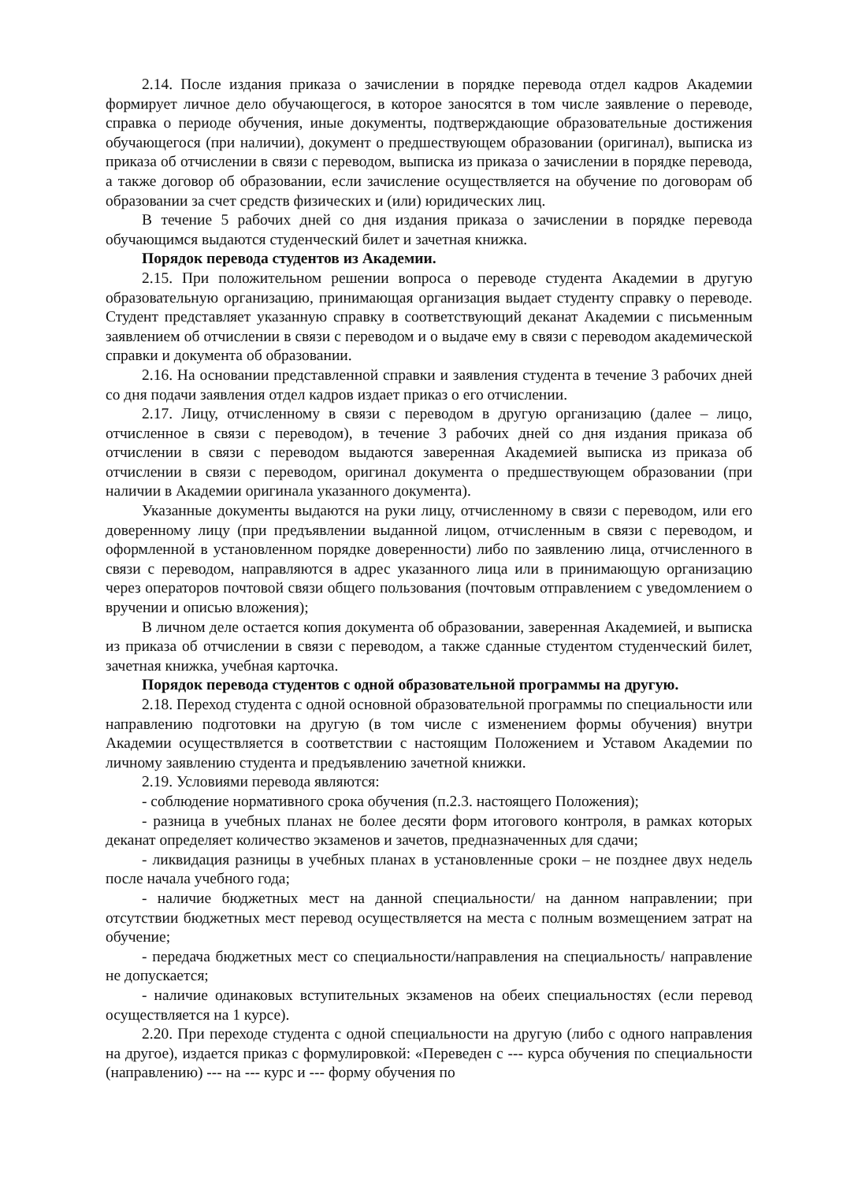2.14. После издания приказа о зачислении в порядке перевода отдел кадров Академии формирует личное дело обучающегося, в которое заносятся в том числе заявление о переводе, справка о периоде обучения, иные документы, подтверждающие образовательные достижения обучающегося (при наличии), документ о предшествующем образовании (оригинал), выписка из приказа об отчислении в связи с переводом, выписка из приказа о зачислении в порядке перевода, а также договор об образовании, если зачисление осуществляется на обучение по договорам об образовании за счет средств физических и (или) юридических лиц.
В течение 5 рабочих дней со дня издания приказа о зачислении в порядке перевода обучающимся выдаются студенческий билет и зачетная книжка.
Порядок перевода студентов из Академии.
2.15. При положительном решении вопроса о переводе студента Академии в другую образовательную организацию, принимающая организация выдает студенту справку о переводе. Студент представляет указанную справку в соответствующий деканат Академии с письменным заявлением об отчислении в связи с переводом и о выдаче ему в связи с переводом академической справки и документа об образовании.
2.16. На основании представленной справки и заявления студента в течение 3 рабочих дней со дня подачи заявления отдел кадров издает приказ о его отчислении.
2.17. Лицу, отчисленному в связи с переводом в другую организацию (далее – лицо, отчисленное в связи с переводом), в течение 3 рабочих дней со дня издания приказа об отчислении в связи с переводом выдаются заверенная Академией выписка из приказа об отчислении в связи с переводом, оригинал документа о предшествующем образовании (при наличии в Академии оригинала указанного документа).
Указанные документы выдаются на руки лицу, отчисленному в связи с переводом, или его доверенному лицу (при предъявлении выданной лицом, отчисленным в связи с переводом, и оформленной в установленном порядке доверенности) либо по заявлению лица, отчисленного в связи с переводом, направляются в адрес указанного лица или в принимающую организацию через операторов почтовой связи общего пользования (почтовым отправлением с уведомлением о вручении и описью вложения);
В личном деле остается копия документа об образовании, заверенная Академией, и выписка из приказа об отчислении в связи с переводом, а также сданные студентом студенческий билет, зачетная книжка, учебная карточка.
Порядок перевода студентов с одной образовательной программы на другую.
2.18. Переход студента с одной основной образовательной программы по специальности или направлению подготовки на другую (в том числе с изменением формы обучения) внутри Академии осуществляется в соответствии с настоящим Положением и Уставом Академии по личному заявлению студента и предъявлению зачетной книжки.
2.19. Условиями перевода являются:
- соблюдение нормативного срока обучения (п.2.3. настоящего Положения);
- разница в учебных планах не более десяти форм итогового контроля, в рамках которых деканат определяет количество экзаменов и зачетов, предназначенных для сдачи;
- ликвидация разницы в учебных планах в установленные сроки – не позднее двух недель после начала учебного года;
- наличие бюджетных мест на данной специальности/ на данном направлении; при отсутствии бюджетных мест перевод осуществляется на места с полным возмещением затрат на обучение;
- передача бюджетных мест со специальности/направления на специальность/ направление не допускается;
- наличие одинаковых вступительных экзаменов на обеих специальностях (если перевод осуществляется на 1 курсе).
2.20. При переходе студента с одной специальности на другую (либо с одного направления на другое), издается приказ с формулировкой: «Переведен с --- курса обучения по специальности (направлению) --- на --- курс и --- форму обучения по